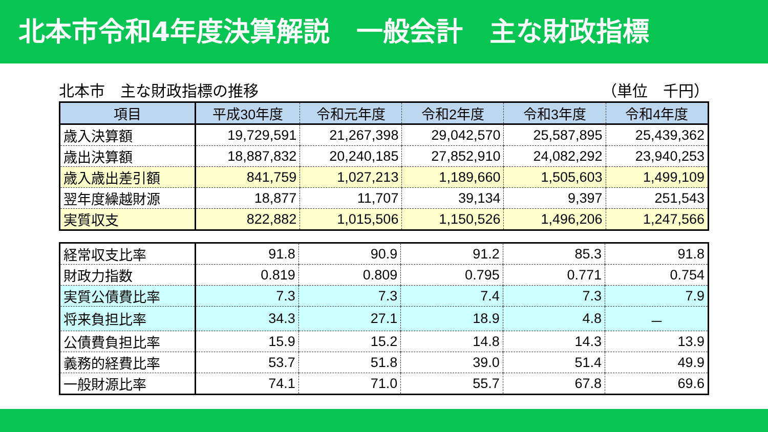北本市令和4年度決算解説　一般会計　主な財政指標
北本市　主な財政指標の推移 （単位　千円）
| 項目 | 平成30年度 | 令和元年度 | 令和2年度 | 令和3年度 | 令和4年度 |
| --- | --- | --- | --- | --- | --- |
| 歳入決算額 | 19,729,591 | 21,267,398 | 29,042,570 | 25,587,895 | 25,439,362 |
| 歳出決算額 | 18,887,832 | 20,240,185 | 27,852,910 | 24,082,292 | 23,940,253 |
| 歳入歳出差引額 | 841,759 | 1,027,213 | 1,189,660 | 1,505,603 | 1,499,109 |
| 翌年度繰越財源 | 18,877 | 11,707 | 39,134 | 9,397 | 251,543 |
| 実質収支 | 822,882 | 1,015,506 | 1,150,526 | 1,496,206 | 1,247,566 |
| 経常収支比率 | 91.8 | 90.9 | 91.2 | 85.3 | 91.8 |
| 財政力指数 | 0.819 | 0.809 | 0.795 | 0.771 | 0.754 |
| 実質公債費比率 | 7.3 | 7.3 | 7.4 | 7.3 | 7.9 |
| 将来負担比率 | 34.3 | 27.1 | 18.9 | 4.8 | － |
| 公債費負担比率 | 15.9 | 15.2 | 14.8 | 14.3 | 13.9 |
| 義務的経費比率 | 53.7 | 51.8 | 39.0 | 51.4 | 49.9 |
| 一般財源比率 | 74.1 | 71.0 | 55.7 | 67.8 | 69.6 |